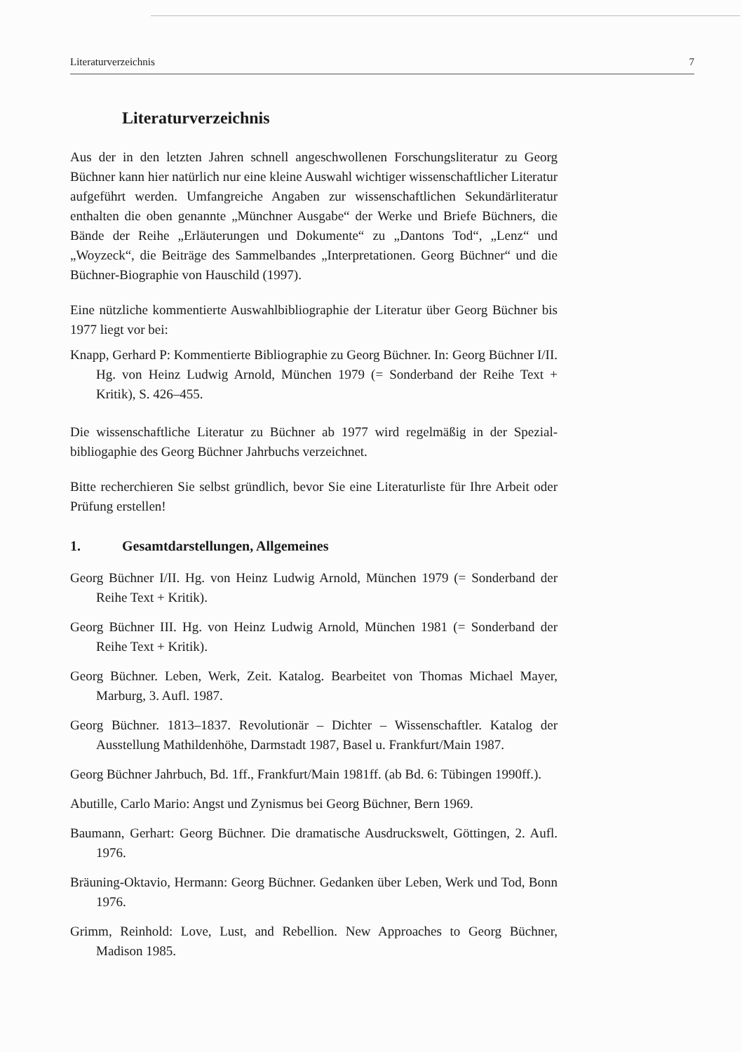Literaturverzeichnis 7
Literaturverzeichnis
Aus der in den letzten Jahren schnell angeschwollenen Forschungsliteratur zu Georg Büchner kann hier natürlich nur eine kleine Auswahl wichtiger wissenschaftlicher Literatur aufgeführt werden. Umfangreiche Angaben zur wissenschaftlichen Sekundärliteratur enthalten die oben genannte „Münchner Ausgabe“ der Werke und Briefe Büchners, die Bände der Reihe „Erläuterungen und Dokumente“ zu „Dantons Tod“, „Lenz“ und „Woyzeck“, die Beiträge des Sammelbandes „Interpretationen. Georg Büchner“ und die Büchner-Biographie von Hauschild (1997).
Eine nützliche kommentierte Auswahlbibliographie der Literatur über Georg Büchner bis 1977 liegt vor bei:
Knapp, Gerhard P: Kommentierte Bibliographie zu Georg Büchner. In: Georg Büchner I/II. Hg. von Heinz Ludwig Arnold, München 1979 (= Sonderband der Reihe Text + Kritik), S. 426–455.
Die wissenschaftliche Literatur zu Büchner ab 1977 wird regelmäßig in der Spezial-bibliogaphie des Georg Büchner Jahrbuchs verzeichnet.
Bitte recherchieren Sie selbst gründlich, bevor Sie eine Literaturliste für Ihre Arbeit oder Prüfung erstellen!
1. Gesamtdarstellungen, Allgemeines
Georg Büchner I/II. Hg. von Heinz Ludwig Arnold, München 1979 (= Sonderband der Reihe Text + Kritik).
Georg Büchner III. Hg. von Heinz Ludwig Arnold, München 1981 (= Sonderband der Reihe Text + Kritik).
Georg Büchner. Leben, Werk, Zeit. Katalog. Bearbeitet von Thomas Michael Mayer, Marburg, 3. Aufl. 1987.
Georg Büchner. 1813–1837. Revolutionär – Dichter – Wissenschaftler. Katalog der Ausstellung Mathildenhöhe, Darmstadt 1987, Basel u. Frankfurt/Main 1987.
Georg Büchner Jahrbuch, Bd. 1ff., Frankfurt/Main 1981ff. (ab Bd. 6: Tübingen 1990ff.).
Abutille, Carlo Mario: Angst und Zynismus bei Georg Büchner, Bern 1969.
Baumann, Gerhart: Georg Büchner. Die dramatische Ausdruckswelt, Göttingen, 2. Aufl. 1976.
Bräuning-Oktavio, Hermann: Georg Büchner. Gedanken über Leben, Werk und Tod, Bonn 1976.
Grimm, Reinhold: Love, Lust, and Rebellion. New Approaches to Georg Büchner, Madison 1985.